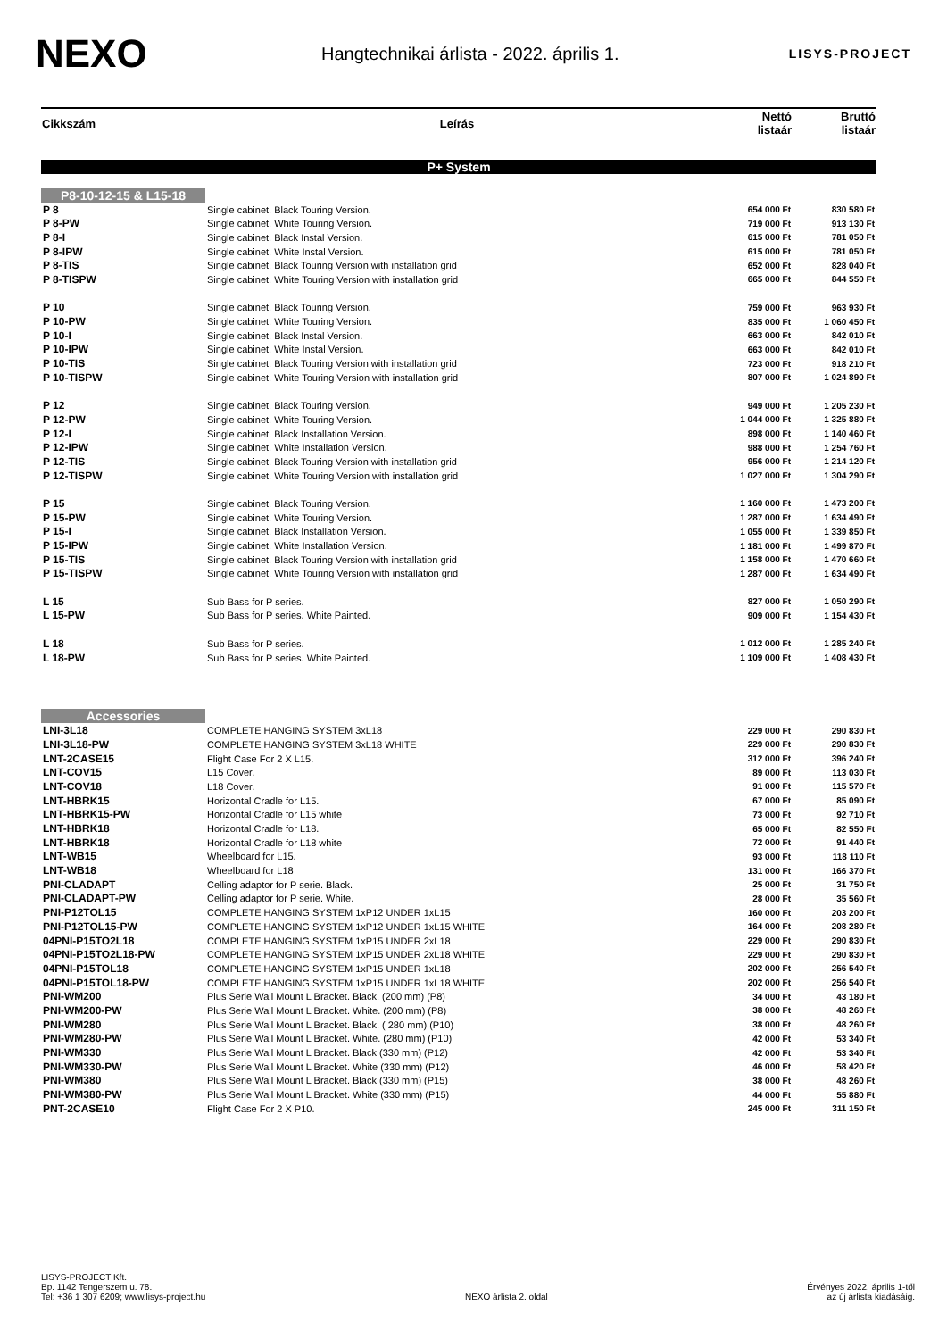NEXO
Hangtechnikai árlista - 2022. április 1.
LISYS-PROJECT
| Cikkszám | Leírás | Nettó listaár | Bruttó listaár |
| --- | --- | --- | --- |
| P+ System | | | |
| P8-10-12-15 & L15-18 | | | |
| P 8 | Single cabinet. Black Touring Version. | 654 000 Ft | 830 580 Ft |
| P 8-PW | Single cabinet. White Touring Version. | 719 000 Ft | 913 130 Ft |
| P 8-I | Single cabinet. Black Instal Version. | 615 000 Ft | 781 050 Ft |
| P 8-IPW | Single cabinet. White Instal Version. | 615 000 Ft | 781 050 Ft |
| P 8-TIS | Single cabinet. Black Touring Version with installation grid | 652 000 Ft | 828 040 Ft |
| P 8-TISPW | Single cabinet. White Touring Version with installation grid | 665 000 Ft | 844 550 Ft |
| P 10 | Single cabinet. Black Touring Version. | 759 000 Ft | 963 930 Ft |
| P 10-PW | Single cabinet. White Touring Version. | 835 000 Ft | 1 060 450 Ft |
| P 10-I | Single cabinet. Black Instal Version. | 663 000 Ft | 842 010 Ft |
| P 10-IPW | Single cabinet. White Instal Version. | 663 000 Ft | 842 010 Ft |
| P 10-TIS | Single cabinet. Black Touring Version with installation grid | 723 000 Ft | 918 210 Ft |
| P 10-TISPW | Single cabinet. White Touring Version with installation grid | 807 000 Ft | 1 024 890 Ft |
| P 12 | Single cabinet. Black Touring Version. | 949 000 Ft | 1 205 230 Ft |
| P 12-PW | Single cabinet. White Touring Version. | 1 044 000 Ft | 1 325 880 Ft |
| P 12-I | Single cabinet. Black Installation Version. | 898 000 Ft | 1 140 460 Ft |
| P 12-IPW | Single cabinet. White Installation Version. | 988 000 Ft | 1 254 760 Ft |
| P 12-TIS | Single cabinet. Black Touring Version with installation grid | 956 000 Ft | 1 214 120 Ft |
| P 12-TISPW | Single cabinet. White Touring Version with installation grid | 1 027 000 Ft | 1 304 290 Ft |
| P 15 | Single cabinet. Black Touring Version. | 1 160 000 Ft | 1 473 200 Ft |
| P 15-PW | Single cabinet. White Touring Version. | 1 287 000 Ft | 1 634 490 Ft |
| P 15-I | Single cabinet. Black Installation Version. | 1 055 000 Ft | 1 339 850 Ft |
| P 15-IPW | Single cabinet. White Installation Version. | 1 181 000 Ft | 1 499 870 Ft |
| P 15-TIS | Single cabinet. Black Touring Version with installation grid | 1 158 000 Ft | 1 470 660 Ft |
| P 15-TISPW | Single cabinet. White Touring Version with installation grid | 1 287 000 Ft | 1 634 490 Ft |
| L 15 | Sub Bass for P series. | 827 000 Ft | 1 050 290 Ft |
| L 15-PW | Sub Bass for P series. White Painted. | 909 000 Ft | 1 154 430 Ft |
| L 18 | Sub Bass for P series. | 1 012 000 Ft | 1 285 240 Ft |
| L 18-PW | Sub Bass for P series. White Painted. | 1 109 000 Ft | 1 408 430 Ft |
| Accessories | | | |
| LNI-3L18 | COMPLETE HANGING SYSTEM 3xL18 | 229 000 Ft | 290 830 Ft |
| LNI-3L18-PW | COMPLETE HANGING SYSTEM 3xL18 WHITE | 229 000 Ft | 290 830 Ft |
| LNT-2CASE15 | Flight Case For 2 X L15. | 312 000 Ft | 396 240 Ft |
| LNT-COV15 | L15 Cover. | 89 000 Ft | 113 030 Ft |
| LNT-COV18 | L18 Cover. | 91 000 Ft | 115 570 Ft |
| LNT-HBRK15 | Horizontal Cradle for L15. | 67 000 Ft | 85 090 Ft |
| LNT-HBRK15-PW | Horizontal Cradle for L15 white | 73 000 Ft | 92 710 Ft |
| LNT-HBRK18 | Horizontal Cradle for L18. | 65 000 Ft | 82 550 Ft |
| LNT-HBRK18 | Horizontal Cradle for L18 white | 72 000 Ft | 91 440 Ft |
| LNT-WB15 | Wheelboard for L15. | 93 000 Ft | 118 110 Ft |
| LNT-WB18 | Wheelboard for L18 | 131 000 Ft | 166 370 Ft |
| PNI-CLADAPT | Celling adaptor for P serie. Black. | 25 000 Ft | 31 750 Ft |
| PNI-CLADAPT-PW | Celling adaptor for P serie. White. | 28 000 Ft | 35 560 Ft |
| PNI-P12TOL15 | COMPLETE HANGING SYSTEM 1xP12 UNDER 1xL15 | 160 000 Ft | 203 200 Ft |
| PNI-P12TOL15-PW | COMPLETE HANGING SYSTEM 1xP12 UNDER 1xL15 WHITE | 164 000 Ft | 208 280 Ft |
| 04PNI-P15TO2L18 | COMPLETE HANGING SYSTEM 1xP15 UNDER 2xL18 | 229 000 Ft | 290 830 Ft |
| 04PNI-P15TO2L18-PW | COMPLETE HANGING SYSTEM 1xP15 UNDER 2xL18 WHITE | 229 000 Ft | 290 830 Ft |
| 04PNI-P15TOL18 | COMPLETE HANGING SYSTEM 1xP15 UNDER 1xL18 | 202 000 Ft | 256 540 Ft |
| 04PNI-P15TOL18-PW | COMPLETE HANGING SYSTEM 1xP15 UNDER 1xL18 WHITE | 202 000 Ft | 256 540 Ft |
| PNI-WM200 | Plus Serie Wall Mount L Bracket. Black. (200 mm) (P8) | 34 000 Ft | 43 180 Ft |
| PNI-WM200-PW | Plus Serie Wall Mount L Bracket. White. (200 mm) (P8) | 38 000 Ft | 48 260 Ft |
| PNI-WM280 | Plus Serie Wall Mount L Bracket. Black. ( 280 mm) (P10) | 38 000 Ft | 48 260 Ft |
| PNI-WM280-PW | Plus Serie Wall Mount L Bracket. White. (280 mm) (P10) | 42 000 Ft | 53 340 Ft |
| PNI-WM330 | Plus Serie Wall Mount L Bracket. Black (330 mm) (P12) | 42 000 Ft | 53 340 Ft |
| PNI-WM330-PW | Plus Serie Wall Mount L Bracket. White (330 mm) (P12) | 46 000 Ft | 58 420 Ft |
| PNI-WM380 | Plus Serie Wall Mount L Bracket. Black (330 mm) (P15) | 38 000 Ft | 48 260 Ft |
| PNI-WM380-PW | Plus Serie Wall Mount L Bracket. White (330 mm) (P15) | 44 000 Ft | 55 880 Ft |
| PNT-2CASE10 | Flight Case For 2 X P10. | 245 000 Ft | 311 150 Ft |
LISYS-PROJECT Kft.
Bp. 1142 Tengerszem u. 78.
Tel: +36 1 307 6209; www.lisys-project.hu
NEXO árlista 2. oldal Érvényes 2022. április 1-től
az új árlista kiadásáig.